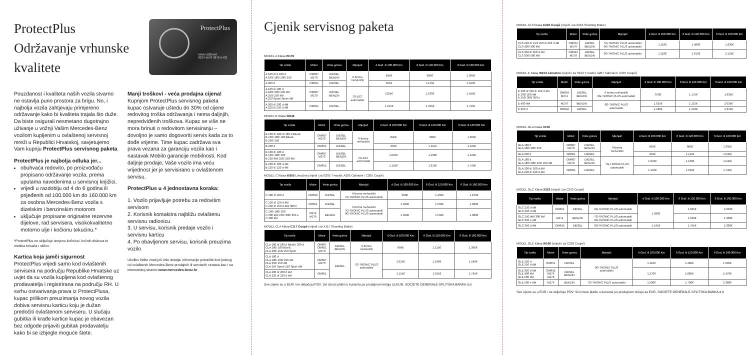ProtectPlus
Održavanje vrhunske
kvalitete
ProtectPlus
IVAN HORVAT
9234 5678 9876 5432
Pouzdanost i kvaliteta naših vozila stvarno ne ostavlja puno prostora za brigu. No, i najbolja vozila zahtjevaju primjereno održavanje kako bi kvaliteta trajala što duže. Da biste osigurali nesmetano dugotrajno uživanje u vožnji Vašim Mercedes-Benz vozilom kupljenim u ovlaštenoj servisnoj mreži u Republici Hrvatskoj, savjetujemo Vam kupnju ProtectPlus servisnog paketa.
ProtectPlus je najbolja odluka jer...
obuhvaća redovito, po proizvođaču propisano održavanje vozila, prema uputama navedenima u servisnoj knjižici,
vrijedi u razdoblju od 4 do 6 godina ili prijeđenih od 100.000 km do 160.000 km za osobna Mercedes-Benz vozila s dizelskim i benzinskim motorom
uključuje propisane originalne rezervne dijelove, rad servisera, visokokvalitetno motorno ulje i kočionu tekućinu.*
*ProtectPlus ne uključuje izmjenu kočnica i kočnih diskova te metlica brisača i slično.
Kartica koja jamči sigurnost
ProtectPlus vrijedi samo kod ovlaštenih servisera na području Republike Hrvatske uz uvjet da su vozila kupljena kod ovlaštenog prodavatelja i registrirana na području RH. U svrhu ostvarivanja prava iz ProtectPlusa, kupac prilikom preuzimanja novog vozila dobiva servisnu karticu koju je dužan predočiti ovlaštenom serviseru. U slučaju gubitka ili krađe kartice kupac je obavezan bez odgode prijaviti gubitak prodavatelju kako bi se izbjegle moguće štete.
Manji troškovi - veća prodajna cijena!
Kupnjom ProtectPlus servisnog paketa kupac ostvaruje uštedu do 30% od cijene redovitog troška održavanja i nema daljnjih, nepredviđenih troškova. Kupac se više ne mora brinuti o redovitom servisiranju – dovoljno je samo dogovoriti servis kada za to dođe vrijeme. Time kupac zadržava sva prava vezana za garanciju vozila kao i nastavak Mobilo garancije mobilnosti. Kod daljnje prodaje, Vaše vozilo ima veću vrijednost jer je servisirano u ovlaštenom servisu.
ProtectPlus u 4 jednostavna koraka:
1. Vozilo prijavljuje potrebu za redovitim servisom
2. Korisnik kontaktira najbližu ovlaštenu servisnu radionicu
3. U servisu, korisnik predaje vozilo i servisnu karticu
4. Po obavljenom servisu, korisnik preuzima vozilo
Ukoliko želite znati još više detalja, informacije potražite kod jednog od ovlaštenih Mercedes-Benz prodajnih ili servisnih centara kao i na internetskoj stranici www.mercedes-benz.hr
Cjenik servisnog paketa
MODEL A Klasa W176
| Tip vozila | Motor | Vrste goriva | Mjenjač | 4 God. ili 100.000 Km | 6 God. ili 120.000 Km | 6 God. ili 160.000 Km |
| --- | --- | --- | --- | --- | --- | --- |
| A 160 d/ A 180 d A 160/ 180/ 200/ 250 | OM607 M270 | DIESEL BENZIN | 6-brzina mehanički | 845€ | 985€ | 1.365€ |
| A 200 d | OM651 | DIESEL | | 955€ | 1.115€ | 1.545€ |
| A 160 d/ 180 d A 180/ 200/ 220 4M A 250/ 250 4M A 250 Sport/ Sport 4M | OM607 M270 | DIESEL BENZIN | 7G-DCT automatski | 1025€ | 1.160€ | 1.545€ |
| A 200 d/ 200 d 4M A 220 d/ 220 d 4M | OM651 | DIESEL | | 1.155€ | 1.315€ | 1.745€ |
MODEL B Klasa W246
| Tip vozila | Motor | Vrste goriva | Mjenjač | 4 God. ili 100.000 Km | 6 God. ili 120.000 Km | 6 God. ili 160.000 Km |
| --- | --- | --- | --- | --- | --- | --- |
| B 160 d/ 180 d/ 180 d BlueE B 160/ 180/ 180 BlueE B 200/ 250 | OM607 M270 | DIESEL BENZIN | 6-brzina mehanički | 845€ | 985€ | 1.365€ |
| B 200 d | OM651 | DIESEL | | 955€ | 1.115€ | 1.545€ |
| B 160 d/ 180 d B 160/ 180/ 200 B 220 4M/ 250/ 250 4M | OM607 M270 | DIESEL BENZIN | 7G-DCT automatski | 1.025€ | 1.160€ | 1.545€ |
| B 200 d/ 200 d 4M B 220 d/ 220 d 4M | OM651 | DIESEL | | 1.155€ | 1.315€ | 1.745€ |
MODEL C Klasa W205 Limuzina (vrijedi i za S205 T-model, A205 Cabriolet i C205 Coupé)
| Tip vozila | Motor | Vrste goriva | Mjenjač | 4 God. ili 100.000 Km | 6 God. ili 120.000 Km | 6 God. ili 160.000 Km |
| --- | --- | --- | --- | --- | --- | --- |
| C 180 d/ 200 d | OM626 | DIESEL | 6-brzina mehanički 7G-TRONIC PLUS automatski | 990€ | 1.450€ | 1.870€ |
| C 220 d/ 220 d 4M C 250 d/ 250 d 4M/ 300 h | OM651 | DIESEL | 6-brzina mehanički 7G-TRONIC PLUS automatski 9G-TRONIC PLUS automatski | 1.040€ | 1.550€ | 1.980€ |
| C 160/ 180/ 200 C 200 4M/ 250/ 300/ 350 e C 400 4M | M274 M276 | BENZIN | | 1.040€ | 1.550€ | 1.980€ |
MODEL CLA Klasa C117 Coupé (vrijedi i za X117 Shooting Brake)
| Tip vozila | Motor | Vrste goriva | Mjenjač | 4 God. ili 100.000 Km | 6 God. ili 120.000 Km | 6 God. ili 160.000 Km |
| --- | --- | --- | --- | --- | --- | --- |
| CLA 180 d/ 180 d BlueE/ 200 d CLA 180/ 180 BlueE CLA 200/ 250/ 250 Sport | OM607 OM651 M270 | DIESEL BENZIN | 6-brzina mehanički | 995€ | 1.115€ | 1.365€ |
| CLA 180 d CLA 180/ 200/ 220 4M CLA 250/ 250 4M CLA 250 Sport/ 250 Sport 4M | OM607 M270 | DIESEL | 7G-TRONIC PLUS automatski | 1.025€ | 1.160€ | 1.540€ |
| CLA 200 d/ 200 d 4M CLA 220 d/ 220 d 4M | OM651 | | | 1.155€ | 1.315€ | 1.745€ |
Sve cijene su u EUR i ne uključuju PDV. Svi iznosi plativi u kunama po prodajnom tečaju za EUR, SOCIETE GENERALE-SPLITSKA BANKA d.d
MODEL CLS Klasa C218 Coupé (vrijedi i za X218 Shooting Brake)
| Tip vozila | Motor | Vrste goriva | Mjenjač | 4 God. ili 100.000 Km | 6 God. ili 120.000 Km | 6 God. ili 160.000 Km |
| --- | --- | --- | --- | --- | --- | --- |
| CLS 220 d/ CLS 250 d/ 250 d 4M CLS 400/ 400 4M | OM651 M276 | DIESEL BENZIN | 7G-TRONIC PLUS automatski 9G-TRONIC PLUS automatski | 1.110€ | 1.480€ | 1.935€ |
| CLS 350 d/ 350 d 4M CLS 500/ 500 4M | OM642 M278 | DIESEL BENZIN | 9G-TRONIC PLUS automatski | 1.110€ | 1.615€ | 2.125€ |
MODEL E Klasa W213 Limuzina (vrijedi i za S213 T-model, A207 Cabriolet i C207 Coupé)
| Tip vozila | Motor | Vrste goriva | Mjenjač | 4 God. ili 100.000 Km | 6 God. ili 120.000 Km | 6 God. ili 160.000 Km |
| --- | --- | --- | --- | --- | --- | --- |
| E 200 d/ 220 d/ 220 d 4M E 200/ 200 4M E 250/ 300/ 350 e | OM654 M274 | DIESEL BENZIN | 6 brzina mehanički 9G-TRONIC PLUS automatski | 970€ | 1.175€ | 1.935€ |
| E 400 4M | M276 | BENZIN | 9G-TRONIC PLUS automatski | 1.015€ | 1.215€ | 2.035€ |
| E 350 d | OM642 | DIESEL | | 1.185€ | 1.410€ | 2.315€ |
MODEL GLA Klasa X156
| Tip vozila | Motor | Vrste goriva | Mjenjač | 4 God. ili 100.000 Km | 6 God. ili 120.000 Km | 6 God. ili 160.000 Km |
| --- | --- | --- | --- | --- | --- | --- |
| GLA 180 d GLA 180/ 200/ 250 | OM607 M270 | DIESEL BENZIN | 6-brzina mehanički | 845€ | 985€ | 1.365€ |
| GLA 200 d | OM651 | DIESEL | | 955€ | 1.115€ | 1.545€ |
| GLA 180 d GLA 180/ 200/ 250/ 250 4M | OM607 M270 | DIESEL BENZIN | 7G-TRONIC PLUS automatski | 1.025€ | 1.160€ | 1.545€ |
| GLA 200 d/ 200 d 4M GLA 220 d/ 220 d 4M | OM651 | DIESEL | | 1.155€ | 1.315€ | 1.745€ |
MODEL GLC Klasa X253 (vrijedi i za C253 Coupé)
| Tip vozila | Motor | Vrste goriva | Mjenjač | 4 God. ili 100.000 Km | 6 God. ili 120.000 Km | 6 God. ili 160.000 Km |
| --- | --- | --- | --- | --- | --- | --- |
| GLC 220 d 4M GLC 250 d 4M | OM651 | DIESEL | 9G-TRONIC PLUS automatski | 1.030€ | 1.565€ | 2.050€ |
| GLC 250 4M/ 300 4M GLC 350 e 4M | M274 | BENZIN | 7G-TRONIC PLUS automatski 9G-TRONIC PLUS automatski | | 1.520€ | 1.900€ |
| GLC 350 d 4M | OM642 | DIESEL | 9G-TRONIC PLUS automatski | 1.195€ | 1.745€ | 2.330€ |
MODEL GLE Klasa W166 (vrijedi i za C292 Coupé)
| Tip vozila | Motor | Vrste goriva | Mjenjač | 4 God. ili 100.000 Km | 6 God. ili 120.000 Km | 6 God. ili 160.000 Km |
| --- | --- | --- | --- | --- | --- | --- |
| GLE 250 d GLE 250 d 4M | OM651 | DIESEL | 9G-TRONIC PLUS automatski | 1.110€ | 1.485€ | 1.935€ |
| GLE 350 d 4M GLE 400 4M GLE 500 4M | OM642 M276 M278 | DIESEL BENZIN | | 1.270€ | 1.885€ | 2.470€ |
| GLE 500 e 4M | M276 | BENZIN | 7G-TRONIC PLUS automatski | 1.500€ | 1.790€ | 2.380€ |
Sve cijene su u EUR i ne uključuju PDV. Svi iznosi plativi u kunama po prodajnom tečaju za EUR, SOCIETE GENERALE-SPLITSKA BANKA d.d